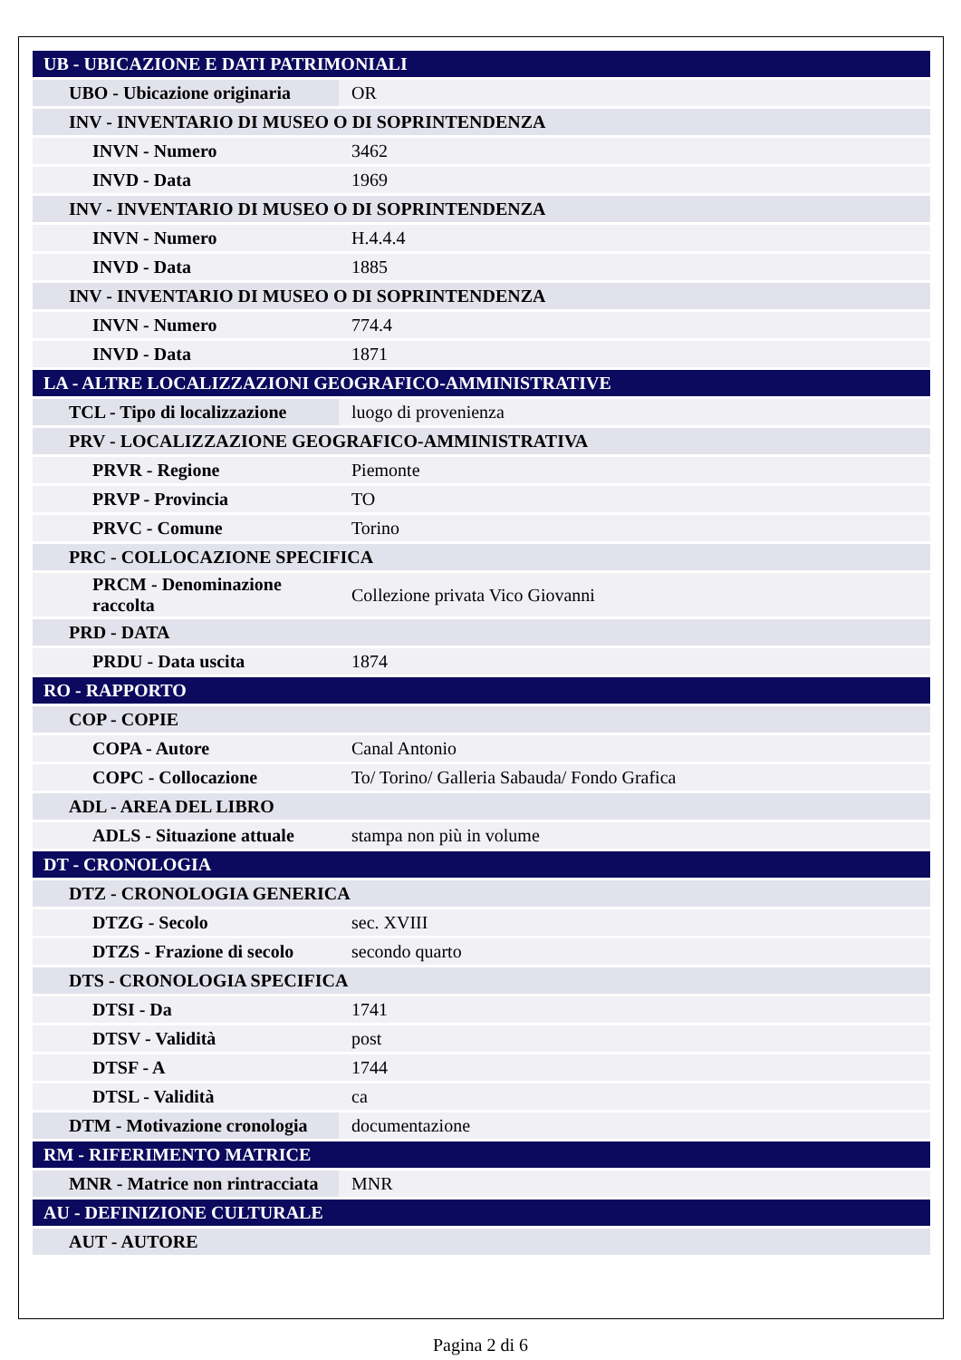| UB - UBICAZIONE E DATI PATRIMONIALI | |
| UBO - Ubicazione originaria | OR |
| INV - INVENTARIO DI MUSEO O DI SOPRINTENDENZA | |
| INVN - Numero | 3462 |
| INVD - Data | 1969 |
| INV - INVENTARIO DI MUSEO O DI SOPRINTENDENZA | |
| INVN - Numero | H.4.4.4 |
| INVD - Data | 1885 |
| INV - INVENTARIO DI MUSEO O DI SOPRINTENDENZA | |
| INVN - Numero | 774.4 |
| INVD - Data | 1871 |
| LA - ALTRE LOCALIZZAZIONI GEOGRAFICO-AMMINISTRATIVE | |
| TCL - Tipo di localizzazione | luogo di provenienza |
| PRV - LOCALIZZAZIONE GEOGRAFICO-AMMINISTRATIVA | |
| PRVR - Regione | Piemonte |
| PRVP - Provincia | TO |
| PRVC - Comune | Torino |
| PRC - COLLOCAZIONE SPECIFICA | |
| PRCM - Denominazione raccolta | Collezione privata Vico Giovanni |
| PRD - DATA | |
| PRDU - Data uscita | 1874 |
| RO - RAPPORTO | |
| COP - COPIE | |
| COPA - Autore | Canal Antonio |
| COPC - Collocazione | To/ Torino/ Galleria Sabauda/ Fondo Grafica |
| ADL - AREA DEL LIBRO | |
| ADLS - Situazione attuale | stampa non più in volume |
| DT - CRONOLOGIA | |
| DTZ - CRONOLOGIA GENERICA | |
| DTZG - Secolo | sec. XVIII |
| DTZS - Frazione di secolo | secondo quarto |
| DTS - CRONOLOGIA SPECIFICA | |
| DTSI - Da | 1741 |
| DTSV - Validità | post |
| DTSF - A | 1744 |
| DTSL - Validità | ca |
| DTM - Motivazione cronologia | documentazione |
| RM - RIFERIMENTO MATRICE | |
| MNR - Matrice non rintracciata | MNR |
| AU - DEFINIZIONE CULTURALE | |
| AUT - AUTORE | |
Pagina 2 di 6